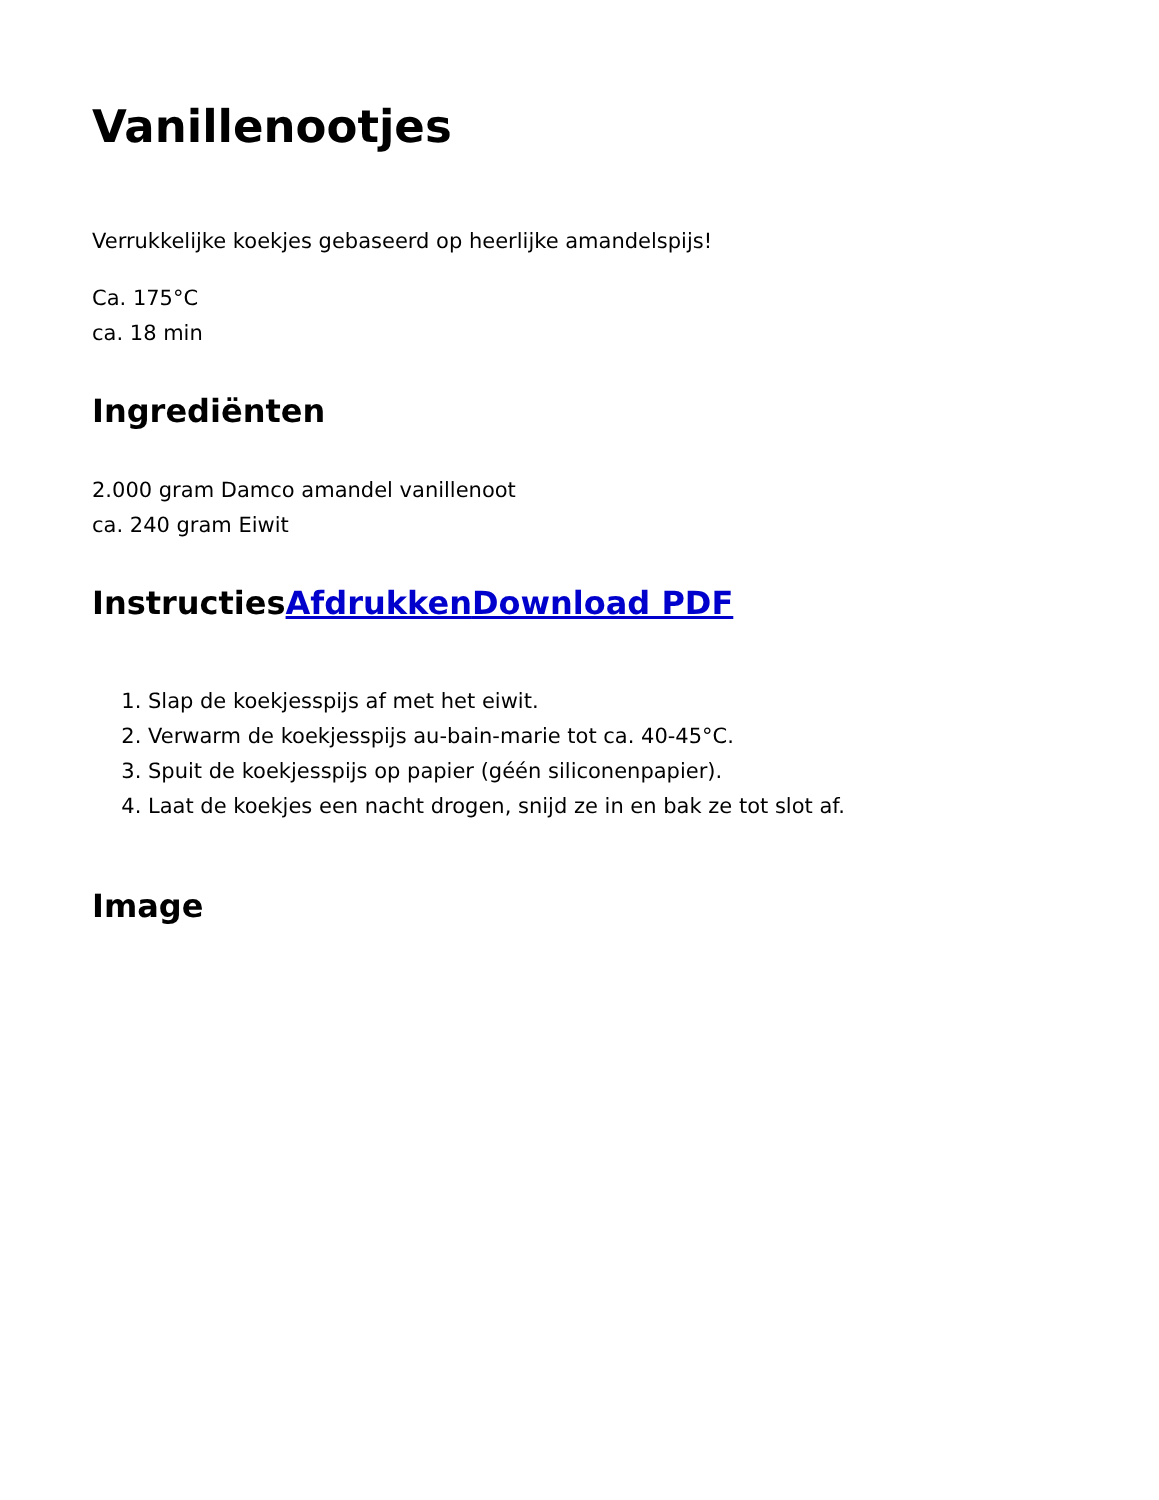Vanillenootjes
Verrukkelijke koekjes gebaseerd op heerlijke amandelspijs!
Ca. 175°C
ca. 18 min
Ingrediënten
2.000 gram Damco amandel vanillenoot
ca. 240 gram Eiwit
InstructiesAfdrukken Download PDF
1. Slap de koekjesspijs af met het eiwit.
2. Verwarm de koekjesspijs au-bain-marie tot ca. 40-45°C.
3. Spuit de koekjesspijs op papier (géén siliconenpapier).
4. Laat de koekjes een nacht drogen, snijd ze in en bak ze tot slot af.
Image